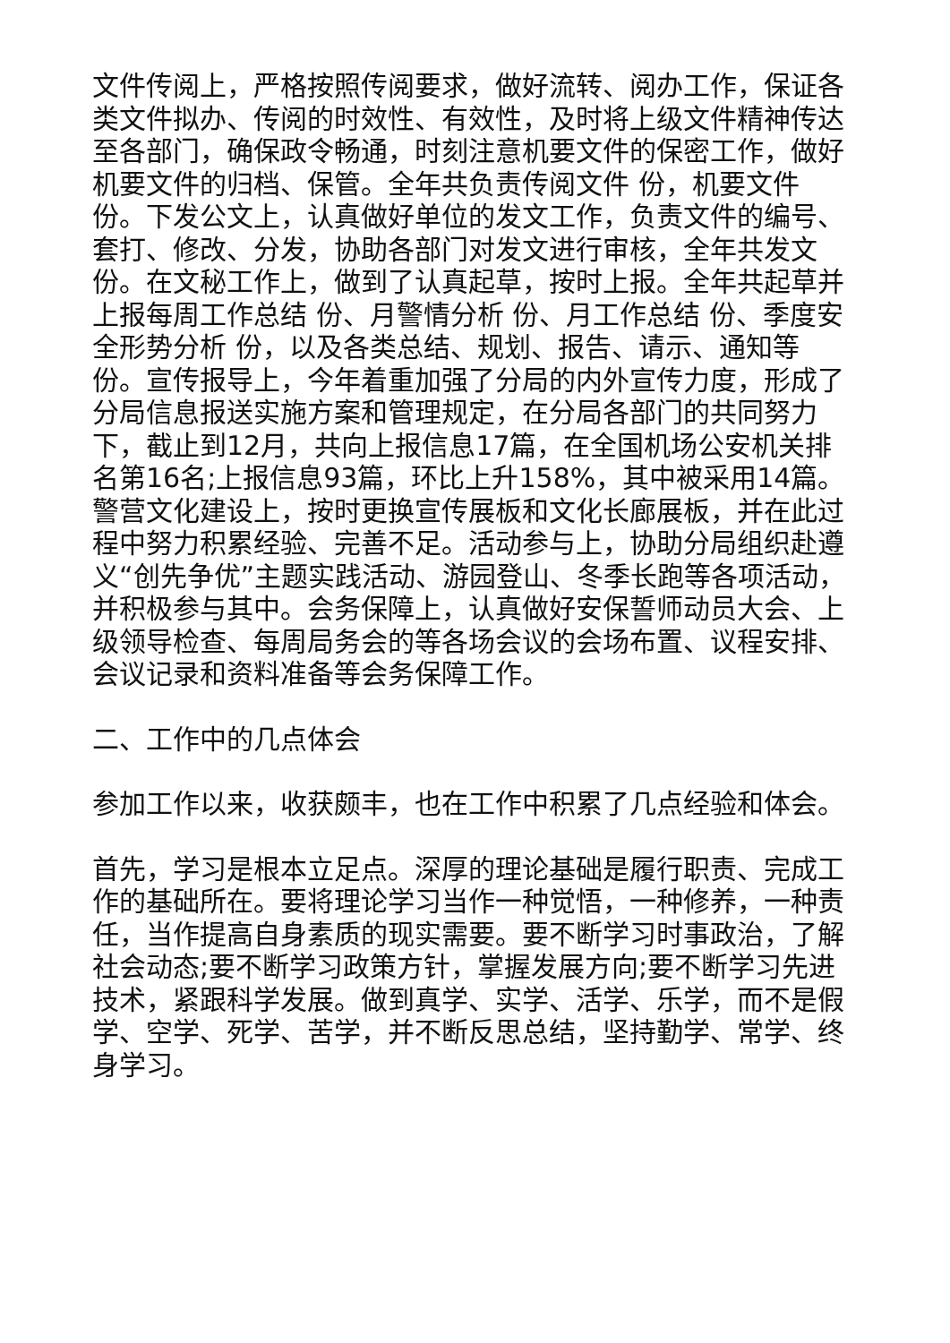文件传阅上，严格按照传阅要求，做好流转、阅办工作，保证各类文件拟办、传阅的时效性、有效性，及时将上级文件精神传达至各部门，确保政令畅通，时刻注意机要文件的保密工作，做好机要文件的归档、保管。全年共负责传阅文件 份，机要文件 份。下发公文上，认真做好单位的发文工作，负责文件的编号、套打、修改、分发，协助各部门对发文进行审核，全年共发文 份。在文秘工作上，做到了认真起草，按时上报。全年共起草并上报每周工作总结 份、月警情分析 份、月工作总结 份、季度安全形势分析 份，以及各类总结、规划、报告、请示、通知等 份。宣传报导上，今年着重加强了分局的内外宣传力度，形成了分局信息报送实施方案和管理规定，在分局各部门的共同努力下，截止到12月，共向上报信息17篇，在全国机场公安机关排名第16名;上报信息93篇，环比上升158%，其中被采用14篇。警营文化建设上，按时更换宣传展板和文化长廊展板，并在此过程中努力积累经验、完善不足。活动参与上，协助分局组织赴遵义“创先争优”主题实践活动、游园登山、冬季长跑等各项活动，并积极参与其中。会务保障上，认真做好安保誓师动员大会、上级领导检查、每周局务会的等各场会议的会场布置、议程安排、会议记录和资料准备等会务保障工作。
二、工作中的几点体会
参加工作以来，收获颇丰，也在工作中积累了几点经验和体会。
首先，学习是根本立足点。深厚的理论基础是履行职责、完成工作的基础所在。要将理论学习当作一种觉悟，一种修养，一种责任，当作提高自身素质的现实需要。要不断学习时事政治，了解社会动态;要不断学习政策方针，掌握发展方向;要不断学习先进技术，紧跟科学发展。做到真学、实学、活学、乐学，而不是假学、空学、死学、苦学，并不断反思总结，坚持勤学、常学、终身学习。